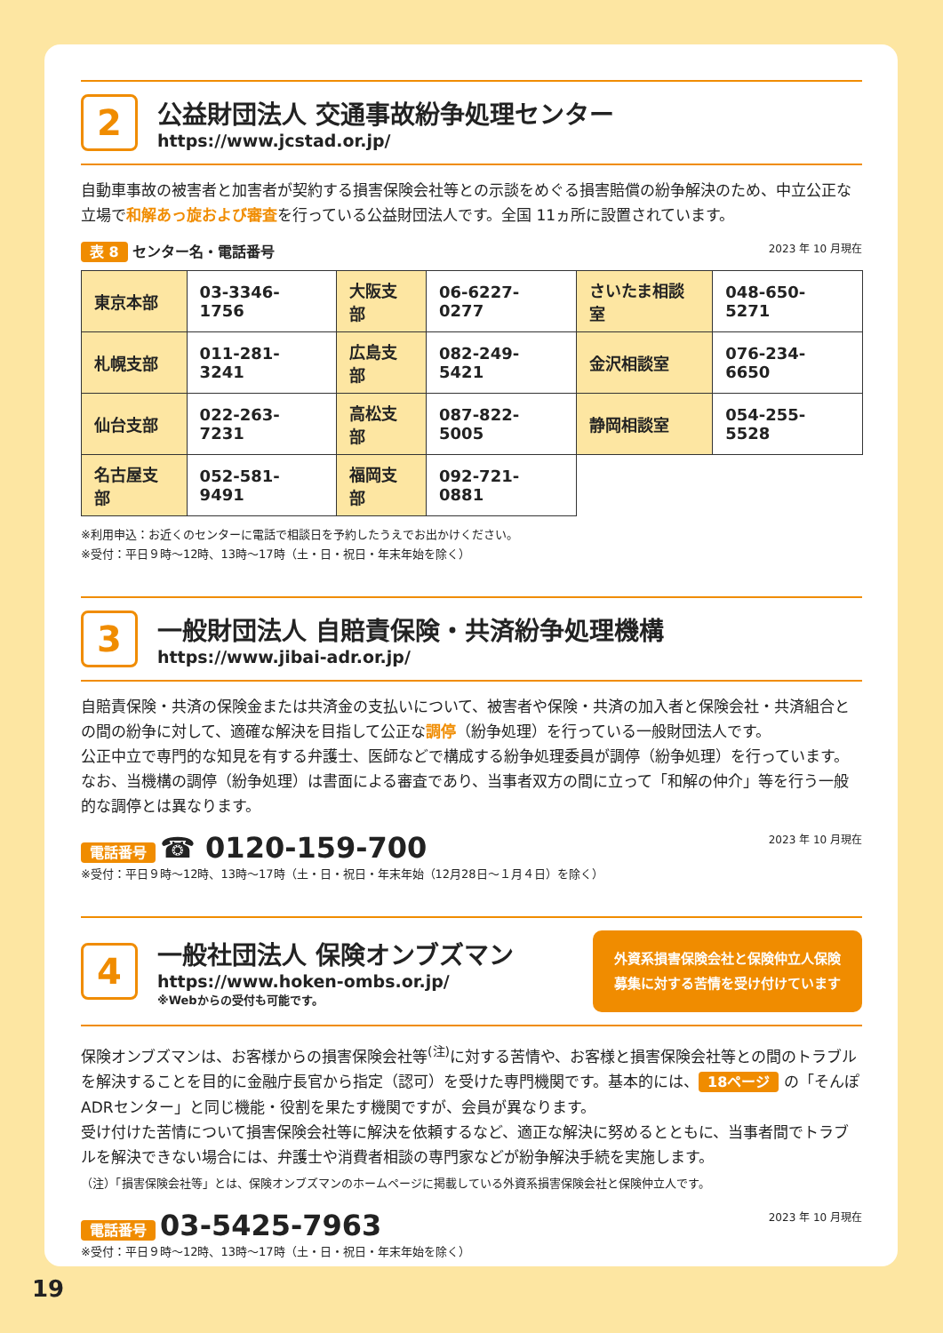2
公益財団法人 交通事故紛争処理センター
https://www.jcstad.or.jp/
自動車事故の被害者と加害者が契約する損害保険会社等との示談をめぐる損害賠償の紛争解決のため、中立公正な立場で和解あっ旋および審査を行っている公益財団法人です。全国 11ヵ所に設置されています。
表 8 センター名・電話番号 2023 年 10 月現在
| 東京本部 | 03-3346-1756 | 大阪支部 | 06-6227-0277 | さいたま相談室 | 048-650-5271 |
| 札幌支部 | 011-281-3241 | 広島支部 | 082-249-5421 | 金沢相談室 | 076-234-6650 |
| 仙台支部 | 022-263-7231 | 高松支部 | 087-822-5005 | 静岡相談室 | 054-255-5528 |
| 名古屋支部 | 052-581-9491 | 福岡支部 | 092-721-0881 | | |
※利用申込：お近くのセンターに電話で相談日を予約したうえでお出かけください。
※受付：平日９時～12時、13時～17時（土・日・祝日・年末年始を除く）
3
一般財団法人 自賠責保険・共済紛争処理機構
https://www.jibai-adr.or.jp/
自賠責保険・共済の保険金または共済金の支払いについて、被害者や保険・共済の加入者と保険会社・共済組合との間の紛争に対して、適確な解決を目指して公正な調停（紛争処理）を行っている一般財団法人です。
公正中立で専門的な知見を有する弁護士、医師などで構成する紛争処理委員が調停（紛争処理）を行っています。
なお、当機構の調停（紛争処理）は書面による審査であり、当事者双方の間に立って「和解の仲介」等を行う一般的な調停とは異なります。
電話番号 ☎ 0120-159-700 2023 年 10 月現在
※受付：平日９時～12時、13時～17時（土・日・祝日・年末年始（12月28日～１月４日）を除く）
4
一般社団法人 保険オンブズマン
https://www.hoken-ombs.or.jp/
※Webからの受付も可能です。
外資系損害保険会社と保険仲立人保険
募集に対する苦情を受け付けています
保険オンブズマンは、お客様からの損害保険会社等<sup>(注)</sup>に対する苦情や、お客様と損害保険会社等との間のトラブルを解決することを目的に金融庁長官から指定（認可）を受けた専門機関です。基本的には、 18ページ の「そんぽADRセンター」と同じ機能・役割を果たす機関ですが、会員が異なります。
受け付けた苦情について損害保険会社等に解決を依頼するなど、適正な解決に努めるとともに、当事者間でトラブルを解決できない場合には、弁護士や消費者相談の専門家などが紛争解決手続を実施します。
（注）「損害保険会社等」とは、保険オンブズマンのホームページに掲載している外資系損害保険会社と保険仲立人です。
電話番号 03-5425-7963 2023 年 10 月現在
※受付：平日９時～12時、13時～17時（土・日・祝日・年末年始を除く）
19